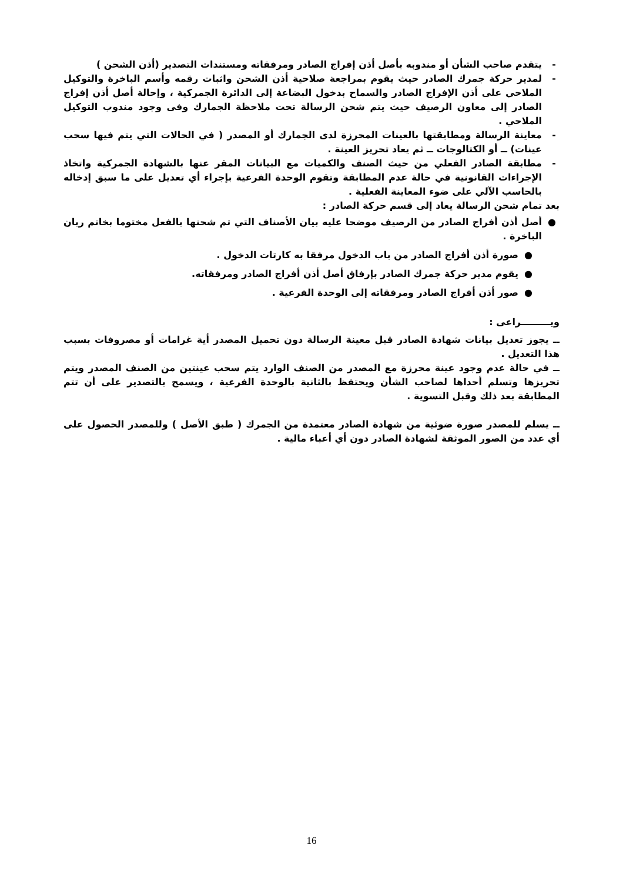- يتقدم صاحب الشأن أو مندوبه بأصل أذن إفراج الصادر ومرفقاته ومستندات التصدير (أذن الشحن )
- لمدير حركة جمرك الصادر حيث يقوم بمراجعة صلاحية أذن الشحن واثبات رقمه وأسم الباخرة والتوكيل الملاحي على أذن الإفراج الصادر والسماح بدخول البضاعة إلى الدائرة الجمركية ، وإحالة أصل أذن إفراج الصادر إلى معاون الرصيف حيث يتم شحن الرسالة تحت ملاحظة الجمارك وفى وجود مندوب التوكيل الملاحي .
- معاينة الرسالة ومطابقتها بالعينات المحرزة لدى الجمارك أو المصدر ( في الحالات التي يتم فيها سحب عينات) ــ أو الكتالوجات ــ ثم يعاد تحريز العينة .
- مطابقة الصادر الفعلي من حيث الصنف والكميات مع البيانات المقر عنها بالشهادة الجمركية واتخاذ الإجراءات القانونية في حالة عدم المطابقة وتقوم الوحدة الفرعية بإجراء أي تعديل على ما سبق إدخاله بالحاسب الآلي على ضوء المعاينة الفعلية .
بعد تمام شحن الرسالة يعاد إلى قسم حركة الصادر :
● أصل أذن أفراج الصادر من الرصيف موضحا عليه بيان الأصناف التي تم شحنها بالفعل مختوما بخاتم ربان الباخرة .
● صورة أذن أفراج الصادر من باب الدخول مرفقا به كارتات الدخول .
● يقوم مدير حركة جمرك الصادر بإرفاق أصل أذن أفراج الصادر ومرفقاته.
● صور أذن أفراج الصادر ومرفقاته إلى الوحدة الفرعية .
ويـــــــــراعى :
ــ يجوز تعديل بيانات شهادة الصادر قبل معينة الرسالة دون تحميل المصدر أية غرامات أو مصروفات بسبب هذا التعديل .
ــ في حالة عدم وجود عينة محرزة مع المصدر من الصنف الوارد يتم سحب عينتين من الصنف المصدر ويتم تحريزها وتسلم أحداها لصاحب الشأن ويحتفظ بالثانية بالوحدة الفرعية ، ويسمح بالتصدير على أن تتم المطابقة بعد ذلك وقبل التسوية .
ــ يسلم للمصدر صورة ضوئية من شهادة الصادر معتمدة من الجمرك ( طبق الأصل ) وللمصدر الحصول على أي عدد من الصور الموثقة لشهادة الصادر دون أي أعباء مالية .
16